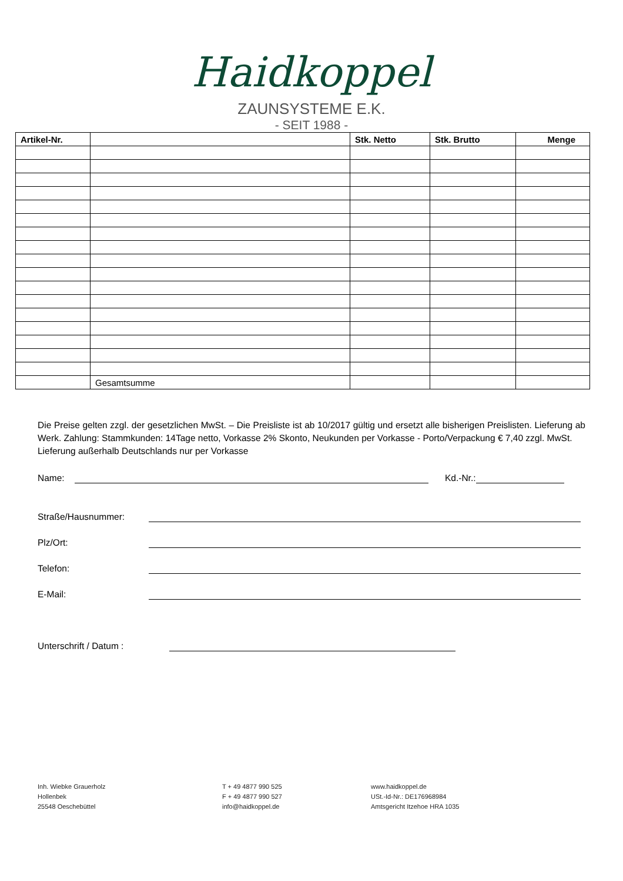Haidkoppel
ZAUNSYSTEME E.K.
- SEIT 1988 -
| Artikel-Nr. | | Stk. Netto | Stk. Brutto | Menge |
| --- | --- | --- | --- | --- |
| | Gesamtsumme | | | |
Die Preise gelten zzgl. der gesetzlichen MwSt. – Die Preisliste ist ab 10/2017 gültig und ersetzt alle bisherigen Preislisten. Lieferung ab Werk. Zahlung: Stammkunden: 14Tage netto, Vorkasse 2% Skonto, Neukunden per Vorkasse - Porto/Verpackung € 7,40 zzgl. MwSt.
Lieferung außerhalb Deutschlands nur per Vorkasse
Name: Kd.-Nr.:
Straße/Hausnummer:
Plz/Ort:
Telefon:
E-Mail:
Unterschrift / Datum :
Inh. Wiebke Grauerholz
Hollenbek
25548 Oeschebüttel
T + 49 4877 990 525
F + 49 4877 990 527
info@haidkoppel.de
www.haidkoppel.de
USt.-Id-Nr.: DE176968984
Amtsgericht Itzehoe HRA 1035